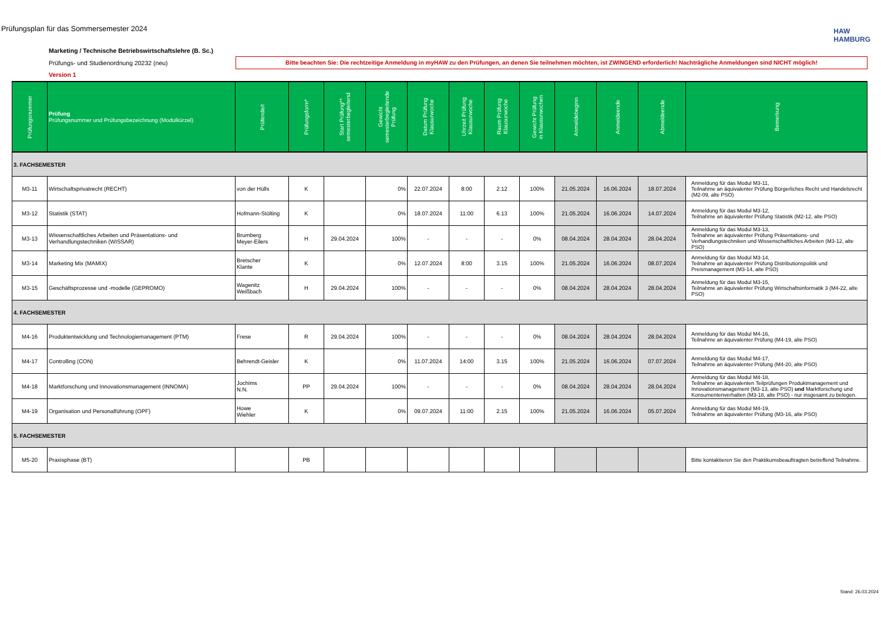Prüfungsplan für das Sommersemester 2024
HAW
HAMBURG
Marketing / Technische Betriebswirtschaftslehre (B. Sc.)
Prüfungs- und Studienordnung 20232 (neu)
Version 1
Bitte beachten Sie: Die rechtzeitige Anmeldung in myHAW zu den Prüfungen, an denen Sie teilnehmen möchten, ist ZWINGEND erforderlich! Nachträgliche Anmeldungen sind NICHT möglich!
| Prüfungsnummer | Prüfung Prüfungsnummer und Prüfungsbezeichnung (Modulkürzel) | Prüfende/r | Prüfungsform* | Start Prüfung** semesterbegleitend | Gewicht semesterbegleitende Prüfung | Datum Prüfung Klausurwoche | Uhrzeit Prüfung Klausurwoche | Raum Prüfung Klausurwoche | Gewicht Prüfung in Klausurwochen | Anmeldebeginn | Anmeldeende | Abmeldeende | Bemerkung |
| --- | --- | --- | --- | --- | --- | --- | --- | --- | --- | --- | --- | --- | --- |
| 3. FACHSEMESTER | | | | | | | | | | | | | |
| M3-11 | Wirtschaftsprivatrecht (RECHT) | von der Hülls | K | | 0% | 22.07.2024 | 8:00 | 2.12 | 100% | 21.05.2024 | 16.06.2024 | 18.07.2024 | Anmeldung für das Modul M3-11, Teilnahme an äquivalenter Prüfung Bürgerliches Recht und Handelsrecht (M2-09, alte PSO) |
| M3-12 | Statistik (STAT) | Hofmann-Stölting | K | | 0% | 18.07.2024 | 11:00 | 6.13 | 100% | 21.05.2024 | 16.06.2024 | 14.07.2024 | Anmeldung für das Modul M3-12, Teilnahme an äquivalenter Prüfung Statistik (M2-12, alte PSO) |
| M3-13 | Wissenschaftliches Arbeiten und Präsentations- und Verhandlungstechniken (WISSAR) | Brumberg Meyer-Eilers | H | 29.04.2024 | 100% | - | - | - | 0% | 08.04.2024 | 28.04.2024 | 28.04.2024 | Anmeldung für das Modul M3-13, Teilnahme an äquivalenter Prüfung Präsentations- und Verhandlungstechniken und Wissenschaftliches Arbeiten (M3-12, alte PSO) |
| M3-14 | Marketing Mix (MAMIX) | Bretscher Klante | K | | 0% | 12.07.2024 | 8:00 | 3.15 | 100% | 21.05.2024 | 16.06.2024 | 08.07.2024 | Anmeldung für das Modul M3-14, Teilnahme an äquivalenter Prüfung Distributionspolitik und Preismanagement (M3-14, alte PSO) |
| M3-15 | Geschäftsprozesse und -modelle (GEPROMO) | Wagenitz Weißbach | H | 29.04.2024 | 100% | - | - | - | 0% | 08.04.2024 | 28.04.2024 | 28.04.2024 | Anmeldung für das Modul M3-15, Teilnahme an äquivalenter Prüfung Wirtschaftsinformatik 3 (M4-22, alte PSO) |
| 4. FACHSEMESTER | | | | | | | | | | | | | |
| M4-16 | Produktentwicklung und Technologiemanagement (PTM) | Frese | R | 29.04.2024 | 100% | - | - | - | 0% | 08.04.2024 | 28.04.2024 | 28.04.2024 | Anmeldung für das Modul M4-16, Teilnahme an äquivalenter Prüfung (M4-19, alte PSO) |
| M4-17 | Controlling (CON) | Behrendt-Geisler | K | | 0% | 11.07.2024 | 14:00 | 3.15 | 100% | 21.05.2024 | 16.06.2024 | 07.07.2024 | Anmeldung für das Modul M4-17, Teilnahme an äquivalenter Prüfung (M4-20, alte PSO) |
| M4-18 | Marktforschung und Innovationsmanagement (INNOMA) | Jochims N.N. | PP | 29.04.2024 | 100% | - | - | - | 0% | 08.04.2024 | 28.04.2024 | 28.04.2024 | Anmeldung für das Modul M4-18, Teilnahme an äquivalenten Teilprüfungen Produktmanagement und Innovationsmanagement (M3-13, alte PSO) und Marktforschung und Konsumentenverhalten (M3-18, alte PSO) - nur insgesamt zu belegen. |
| M4-19 | Organisation und Personalführung (OPF) | Howe Wiehler | K | | 0% | 09.07.2024 | 11:00 | 2.15 | 100% | 21.05.2024 | 16.06.2024 | 05.07.2024 | Anmeldung für das Modul M4-19, Teilnahme an äquivalenter Prüfung (M3-16, alte PSO) |
| 5. FACHSEMESTER | | | | | | | | | | | | | |
| M5-20 | Praxisphase (BT) | | PB | | | | | | | | | | Bitte kontaktieren Sie den Praktikumsbeauftragten betreffend Teilnahme. |
Stand: 26.03.2024